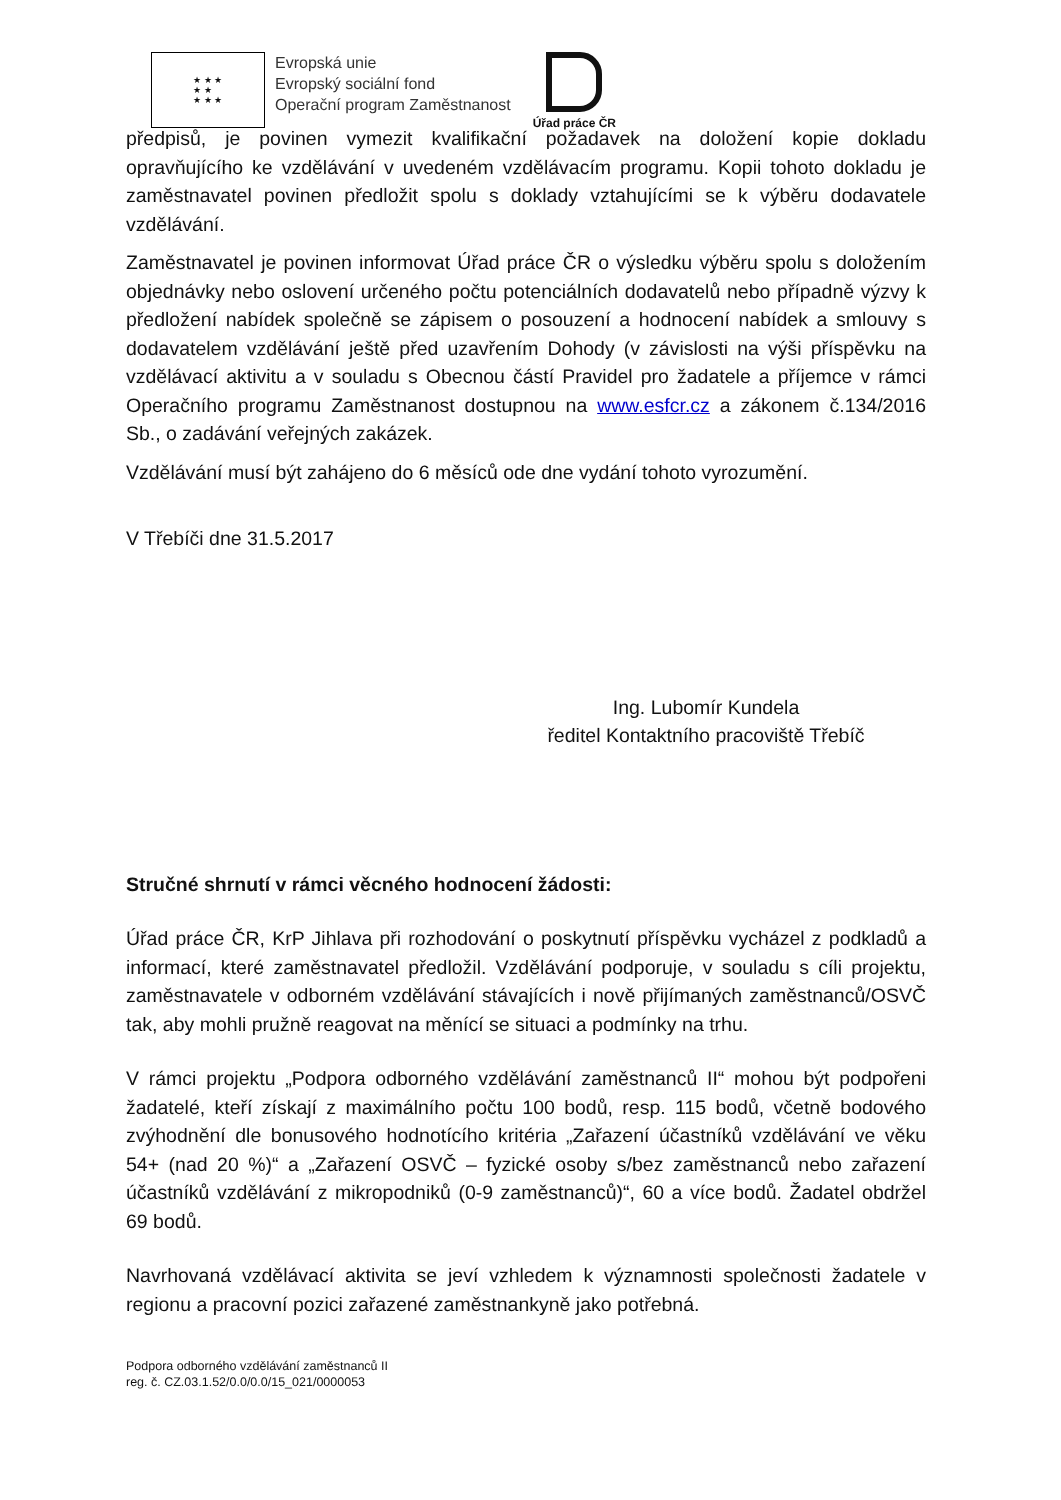★ ★ ★
★ ★
★ ★ ★
Evropská unie
Evropský sociální fond
Operační program Zaměstnanost
Úřad práce ČR
předpisů, je povinen vymezit kvalifikační požadavek na doložení kopie dokladu opravňujícího ke vzdělávání v uvedeném vzdělávacím programu. Kopii tohoto dokladu je zaměstnavatel povinen předložit spolu s doklady vztahujícími se k výběru dodavatele vzdělávání.
Zaměstnavatel je povinen informovat Úřad práce ČR o výsledku výběru spolu s doložením objednávky nebo oslovení určeného počtu potenciálních dodavatelů nebo případně výzvy k předložení nabídek společně se zápisem o posouzení a hodnocení nabídek a smlouvy s dodavatelem vzdělávání ještě před uzavřením Dohody (v závislosti na výši příspěvku na vzdělávací aktivitu a v souladu s Obecnou částí Pravidel pro žadatele a příjemce v rámci Operačního programu Zaměstnanost dostupnou na www.esfcr.cz a zákonem č.134/2016 Sb., o zadávání veřejných zakázek.
Vzdělávání musí být zahájeno do 6 měsíců ode dne vydání tohoto vyrozumění.
V Třebíči dne 31.5.2017
Ing. Lubomír Kundela
ředitel Kontaktního pracoviště Třebíč
Stručné shrnutí v rámci věcného hodnocení žádosti:
Úřad práce ČR, KrP Jihlava při rozhodování o poskytnutí příspěvku vycházel z podkladů a informací, které zaměstnavatel předložil. Vzdělávání podporuje, v souladu s cíli projektu, zaměstnavatele v odborném vzdělávání stávajících i nově přijímaných zaměstnanců/OSVČ tak, aby mohli pružně reagovat na měnící se situaci a podmínky na trhu.
V rámci projektu „Podpora odborného vzdělávání zaměstnanců II“ mohou být podpořeni žadatelé, kteří získají z maximálního počtu 100 bodů, resp. 115 bodů, včetně bodového zvýhodnění dle bonusového hodnotícího kritéria „Zařazení účastníků vzdělávání ve věku 54+ (nad 20 %)“ a „Zařazení OSVČ – fyzické osoby s/bez zaměstnanců nebo zařazení účastníků vzdělávání z mikropodniků (0-9 zaměstnanců)“, 60 a více bodů. Žadatel obdržel 69 bodů.
Navrhovaná vzdělávací aktivita se jeví vzhledem k významnosti společnosti žadatele v regionu a pracovní pozici zařazené zaměstnankyně jako potřebná.
Podpora odborného vzdělávání zaměstnanců II
reg. č. CZ.03.1.52/0.0/0.0/15_021/0000053